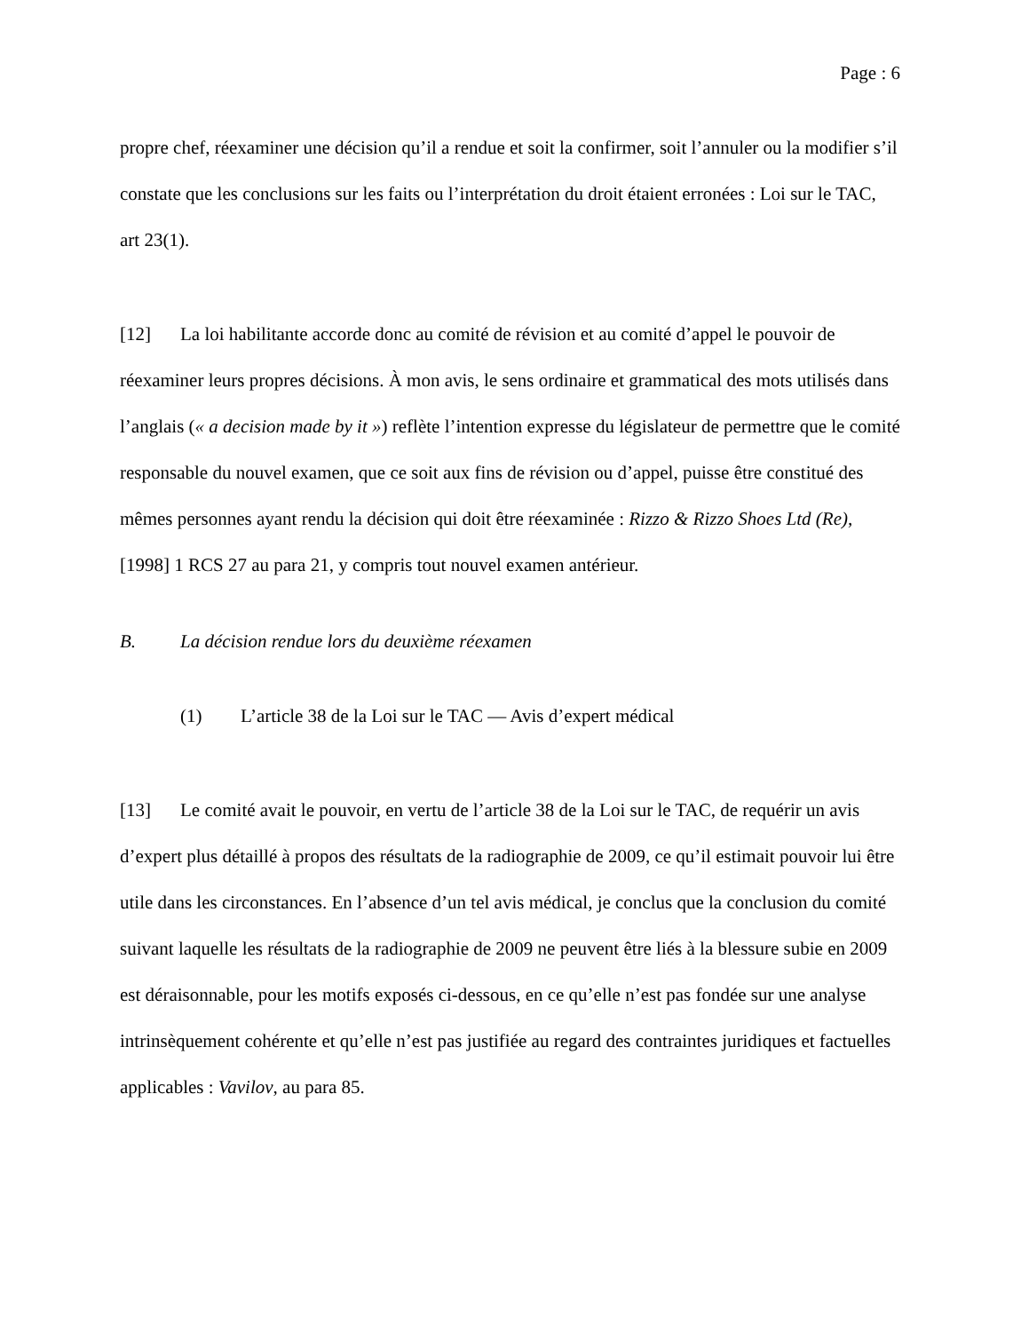Page : 6
propre chef, réexaminer une décision qu’il a rendue et soit la confirmer, soit l’annuler ou la modifier s’il constate que les conclusions sur les faits ou l’interprétation du droit étaient erronées : Loi sur le TAC, art 23(1).
[12] La loi habilitante accorde donc au comité de révision et au comité d’appel le pouvoir de réexaminer leurs propres décisions. À mon avis, le sens ordinaire et grammatical des mots utilisés dans l’anglais (« a decision made by it ») reflète l’intention expresse du législateur de permettre que le comité responsable du nouvel examen, que ce soit aux fins de révision ou d’appel, puisse être constitué des mêmes personnes ayant rendu la décision qui doit être réexaminée : Rizzo & Rizzo Shoes Ltd (Re), [1998] 1 RCS 27 au para 21, y compris tout nouvel examen antérieur.
B. La décision rendue lors du deuxième réexamen
(1) L’article 38 de la Loi sur le TAC — Avis d’expert médical
[13] Le comité avait le pouvoir, en vertu de l’article 38 de la Loi sur le TAC, de requérir un avis d’expert plus détaillé à propos des résultats de la radiographie de 2009, ce qu’il estimait pouvoir lui être utile dans les circonstances. En l’absence d’un tel avis médical, je conclus que la conclusion du comité suivant laquelle les résultats de la radiographie de 2009 ne peuvent être liés à la blessure subie en 2009 est déraisonnable, pour les motifs exposés ci-dessous, en ce qu’elle n’est pas fondée sur une analyse intrinsèquement cohérente et qu’elle n’est pas justifiée au regard des contraintes juridiques et factuelles applicables : Vavilov, au para 85.